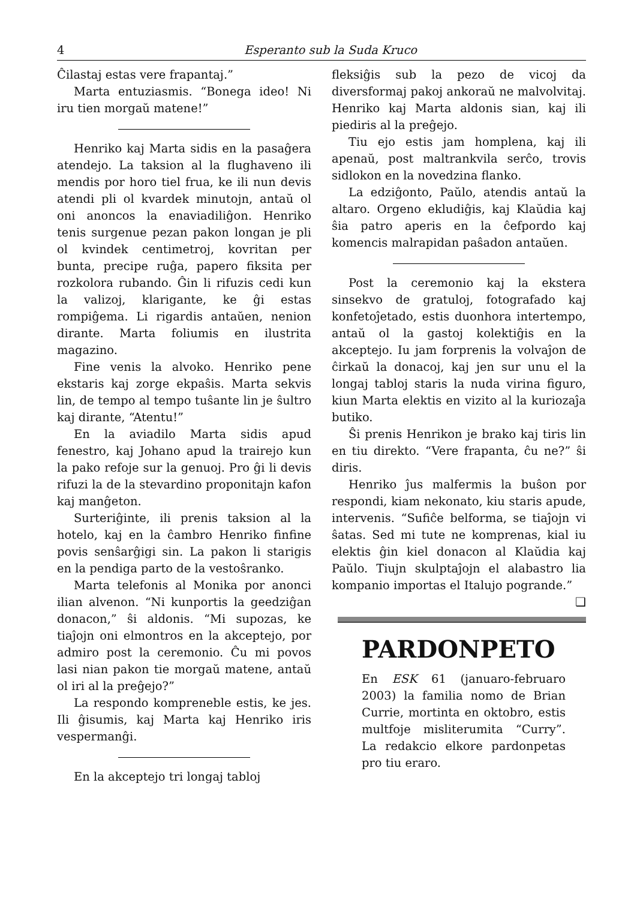4 Esperanto sub la Suda Kruco
Ĉilastaj estas vere frapantaj.”
Marta entuziasmis. “Bonega ideo! Ni iru tien morgaŭ matene!”
Henriko kaj Marta sidis en la pasaĝera atendejo. La taksion al la flughaveno ili mendis por horo tiel frua, ke ili nun devis atendi pli ol kvardek minutojn, antaŭ ol oni anoncos la enaviadiliĝon. Henriko tenis surgenue pezan pakon longan je pli ol kvindek centimetroj, kovritan per bunta, precipe ruĝa, papero fiksita per rozkolora rubando. Ĝin li rifuzis cedi kun la valizoj, klarigante, ke ĝi estas rompiĝema. Li rigardis antaŭen, nenion dirante. Marta foliumis en ilustrita magazino.
Fine venis la alvoko. Henriko pene ekstaris kaj zorge ekpaŝis. Marta sekvis lin, de tempo al tempo tuŝante lin je ŝultro kaj dirante, “Atentu!”
En la aviadilo Marta sidis apud fenestro, kaj Johano apud la trairejo kun la pako refoje sur la genuoj. Pro ĝi li devis rifuzi la de la stevardino proponitajn kafon kaj manĝeton.
Surteriĝinte, ili prenis taksion al la hotelo, kaj en la ĉambro Henriko finfine povis senŝarĝigi sin. La pakon li starigis en la pendiga parto de la vestoŝranko.
Marta telefonis al Monika por anonci ilian alvenon. “Ni kunportis la geedziĝan donacon,” ŝi aldonis. “Mi supozas, ke tiaĵojn oni elmontros en la akceptejo, por admiro post la ceremonio. Ĉu mi povos lasi nian pakon tie morgaŭ matene, antaŭ ol iri al la preĝejo?”
La respondo kompreneble estis, ke jes. Ili ĝisumis, kaj Marta kaj Henriko iris vespermanĝi.
En la akceptejo tri longaj tabloj
fleksiĝis sub la pezo de vicoj da diversformaj pakoj ankoraŭ ne malvolvitaj. Henriko kaj Marta aldonis sian, kaj ili piediris al la preĝejo.
Tiu ejo estis jam homplena, kaj ili apenaŭ, post maltrankvila serĉo, trovis sidlokon en la novedzina flanko.
La edziĝonto, Paŭlo, atendis antaŭ la altaro. Orgeno ekludiĝis, kaj Klaŭdia kaj ŝia patro aperis en la ĉefpordo kaj komencis malrapidan paŝadon antaŭen.
Post la ceremonio kaj la ekstera sinsekvo de gratuloj, fotografado kaj konfetoĵetado, estis duonhora intertempo, antaŭ ol la gastoj kolektiĝis en la akceptejo. Iu jam forprenis la volvaĵon de ĉirkaŭ la donacoj, kaj jen sur unu el la longaj tabloj staris la nuda virina figuro, kiun Marta elektis en vizito al la kuriozaĵa butiko.
Ŝi prenis Henrikon je brako kaj tiris lin en tiu direkto. “Vere frapanta, ĉu ne?” ŝi diris.
Henriko ĵus malfermis la buŝon por respondi, kiam nekonato, kiu staris apude, intervenis. “Sufiĉe belforma, se tiaĵojn vi ŝatas. Sed mi tute ne komprenas, kial iu elektis ĝin kiel donacon al Klaŭdia kaj Paŭlo. Tiujn skulptaĵojn el alabastro lia kompanio importas el Italujo pogrande.” ❑
PARDONPETO
En ESK 61 (januaro-februaro 2003) la familia nomo de Brian Currie, mortinta en oktobro, estis multfoje misliterumita “Curry”. La redakcio elkore pardonpetas pro tiu eraro.